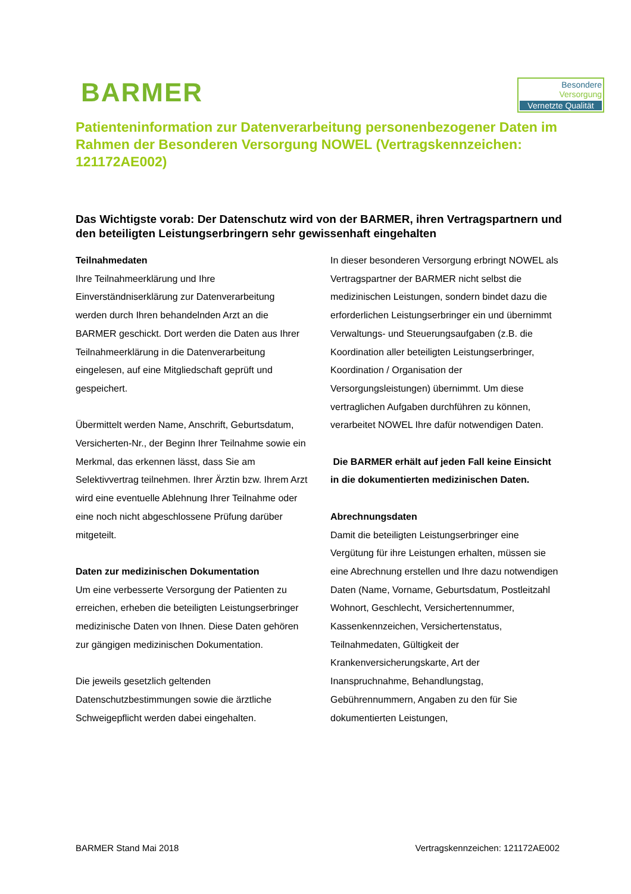BARMER
Besondere
Versorgung
Vernetzte Qualität
Patienteninformation zur Datenverarbeitung personenbezogener Daten im Rahmen der Besonderen Versorgung NOWEL (Vertragskennzeichen: 121172AE002)
Das Wichtigste vorab: Der Datenschutz wird von der BARMER, ihren Vertragspartnern und den beteiligten Leistungserbringern sehr gewissenhaft eingehalten
Teilnahmedaten
Ihre Teilnahmeerklärung und Ihre Einverständniserklärung zur Datenverarbeitung werden durch Ihren behandelnden Arzt an die BARMER geschickt. Dort werden die Daten aus Ihrer Teilnahmeerklärung in die Datenverarbeitung eingelesen, auf eine Mitgliedschaft geprüft und gespeichert.
Übermittelt werden Name, Anschrift, Geburtsdatum, Versicherten-Nr., der Beginn Ihrer Teilnahme sowie ein Merkmal, das erkennen lässt, dass Sie am Selektivvertrag teilnehmen. Ihrer Ärztin bzw. Ihrem Arzt wird eine eventuelle Ablehnung Ihrer Teilnahme oder eine noch nicht abgeschlossene Prüfung darüber mitgeteilt.
Daten zur medizinischen Dokumentation
Um eine verbesserte Versorgung der Patienten zu erreichen, erheben die beteiligten Leistungserbringer medizinische Daten von Ihnen. Diese Daten gehören zur gängigen medizinischen Dokumentation.
Die jeweils gesetzlich geltenden Datenschutzbestimmungen sowie die ärztliche Schweigepflicht werden dabei eingehalten.
In dieser besonderen Versorgung erbringt NOWEL als Vertragspartner der BARMER nicht selbst die medizinischen Leistungen, sondern bindet dazu die erforderlichen Leistungserbringer ein und übernimmt Verwaltungs- und Steuerungsaufgaben (z.B. die Koordination aller beteiligten Leistungserbringer, Koordination / Organisation der Versorgungsleistungen) übernimmt. Um diese vertraglichen Aufgaben durchführen zu können, verarbeitet NOWEL Ihre dafür notwendigen Daten.
Die BARMER erhält auf jeden Fall keine Einsicht in die dokumentierten medizinischen Daten.
Abrechnungsdaten
Damit die beteiligten Leistungserbringer eine Vergütung für ihre Leistungen erhalten, müssen sie eine Abrechnung erstellen und Ihre dazu notwendigen Daten (Name, Vorname, Geburtsdatum, Postleitzahl Wohnort, Geschlecht, Versichertennummer, Kassenkennzeichen, Versichertenstatus, Teilnahmedaten, Gültigkeit der Krankenversicherungskarte, Art der Inanspruchnahme, Behandlungstag, Gebührennummern, Angaben zu den für Sie dokumentierten Leistungen,
BARMER Stand Mai 2018 Vertragskennzeichen: 121172AE002